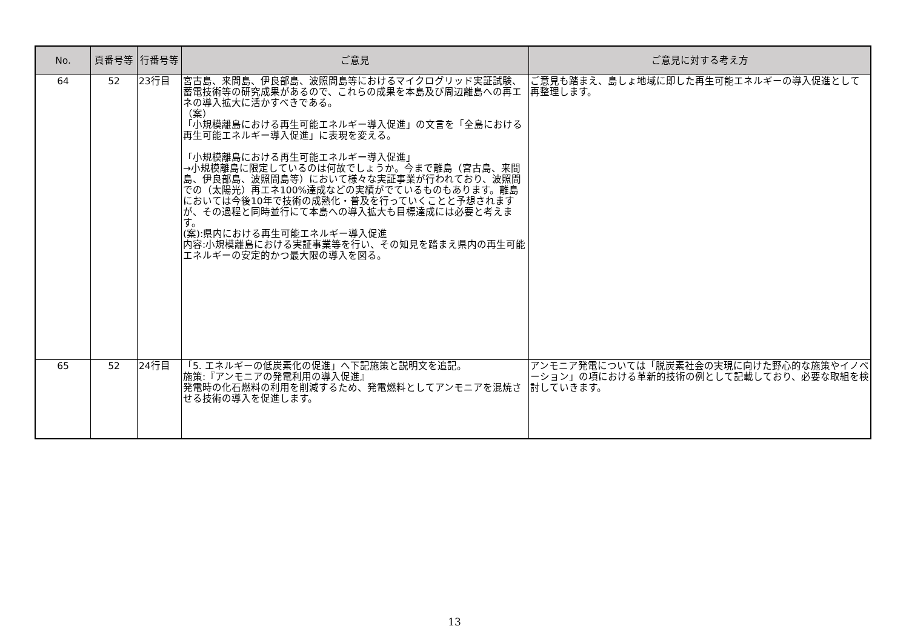| No. | 頁番号等 | 行番号等 | ご意見 | ご意見に対する考え方 |
| --- | --- | --- | --- | --- |
| 64 | 52 | 23行目 | 宮古島、来間島、伊良部島、波照間島等におけるマイクログリッド実証試験、蓄電技術等の研究成果があるので、これらの成果を本島及び周辺離島への再エネの導入拡大に活かすべきである。 （案） 「小規模離島における再生可能エネルギー導入促進」の文言を「全島における再生可能エネルギー導入促進」に表現を変える。 「小規模離島における再生可能エネルギー導入促進」 →小規模離島に限定しているのは何故でしょうか。今まで離島（宮古島、来間島、伊良部島、波照間島等）において様々な実証事業が行われており、波照間での（太陽光）再エネ100%達成などの実績がでているものもあります。離島においては今後10年で技術の成熟化・普及を行っていくことと予想されますが、その過程と同時並行にて本島への導入拡大も目標達成には必要と考えます。 (案):県内における再生可能エネルギー導入促進 内容:小規模離島における実証事業等を行い、その知見を踏まえ県内の再生可能エネルギーの安定的かつ最大限の導入を図る。 | ご意見も踏まえ、島しょ地域に即した再生可能エネルギーの導入促進として再整理します。 |
| 65 | 52 | 24行目 | 「5. エネルギーの低炭素化の促進」へ下記施策と説明文を追記。 施策:『アンモニアの発電利用の導入促進』 発電時の化石燃料の利用を削減するため、発電燃料としてアンモニアを混焼させる技術の導入を促進します。 | アンモニア発電については「脱炭素社会の実現に向けた野心的な施策やイノベーション」の項における革新的技術の例として記載しており、必要な取組を検討していきます。 |
13